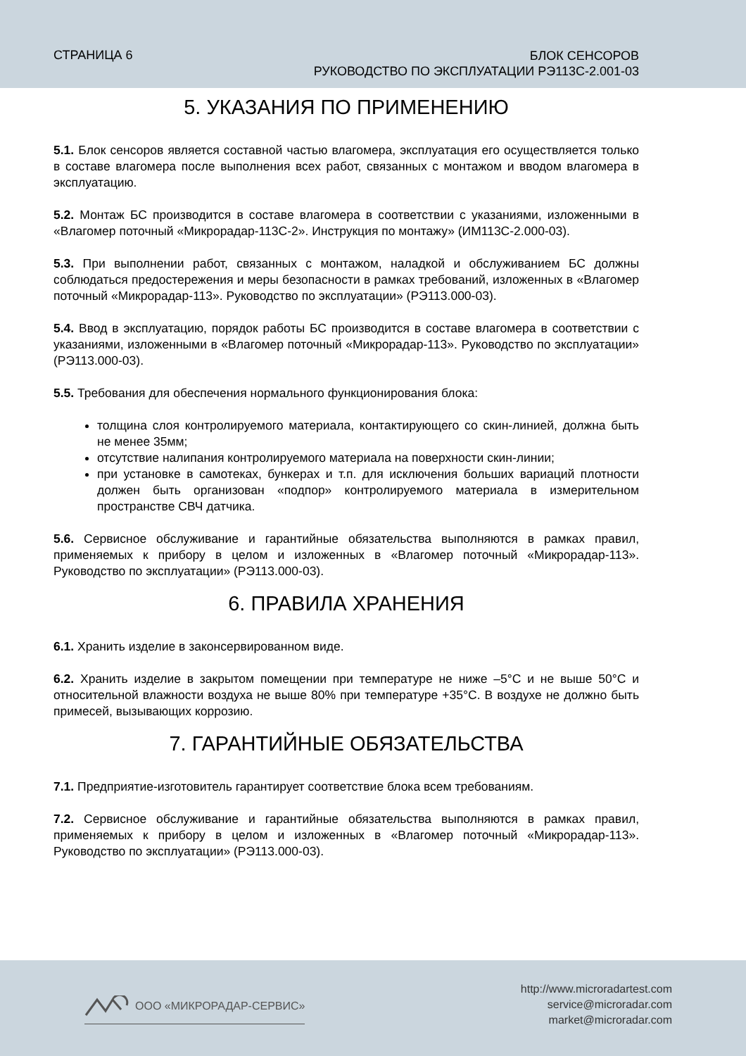СТРАНИЦА 6
БЛОК СЕНСОРОВ
РУКОВОДСТВО ПО ЭКСПЛУАТАЦИИ РЭ113С-2.001-03
5. УКАЗАНИЯ ПО ПРИМЕНЕНИЮ
5.1. Блок сенсоров является составной частью влагомера, эксплуатация его осуществляется только в составе влагомера после выполнения всех работ, связанных с монтажом и вводом влагомера в эксплуатацию.
5.2. Монтаж БС производится в составе влагомера в соответствии с указаниями, изложенными в «Влагомер поточный «Микрорадар-113С-2». Инструкция по монтажу» (ИМ113С-2.000-03).
5.3. При выполнении работ, связанных с монтажом, наладкой и обслуживанием БС должны соблюдаться предостережения и меры безопасности в рамках требований, изложенных в «Влагомер поточный «Микрорадар-113». Руководство по эксплуатации» (РЭ113.000-03).
5.4. Ввод в эксплуатацию, порядок работы БС производится в составе влагомера в соответствии с указаниями, изложенными в «Влагомер поточный «Микрорадар-113». Руководство по эксплуатации» (РЭ113.000-03).
5.5. Требования для обеспечения нормального функционирования блока:
толщина слоя контролируемого материала, контактирующего со скин-линией, должна быть не менее 35мм;
отсутствие налипания контролируемого материала на поверхности скин-линии;
при установке в самотеках, бункерах и т.п. для исключения больших вариаций плотности должен быть организован «подпор» контролируемого материала в измерительном пространстве СВЧ датчика.
5.6. Сервисное обслуживание и гарантийные обязательства выполняются в рамках правил, применяемых к прибору в целом и изложенных в «Влагомер поточный «Микрорадар-113». Руководство по эксплуатации» (РЭ113.000-03).
6. ПРАВИЛА ХРАНЕНИЯ
6.1. Хранить изделие в законсервированном виде.
6.2. Хранить изделие в закрытом помещении при температуре не ниже –5°С и не выше 50°С и относительной влажности воздуха не выше 80% при температуре +35°С. В воздухе не должно быть примесей, вызывающих коррозию.
7. ГАРАНТИЙНЫЕ ОБЯЗАТЕЛЬСТВА
7.1. Предприятие-изготовитель гарантирует соответствие блока всем требованиям.
7.2. Сервисное обслуживание и гарантийные обязательства выполняются в рамках правил, применяемых к прибору в целом и изложенных в «Влагомер поточный «Микрорадар-113». Руководство по эксплуатации» (РЭ113.000-03).
ООО «МИКРОРАДАР-СЕРВИС»
http://www.microradartest.com
service@microradar.com
market@microradar.com